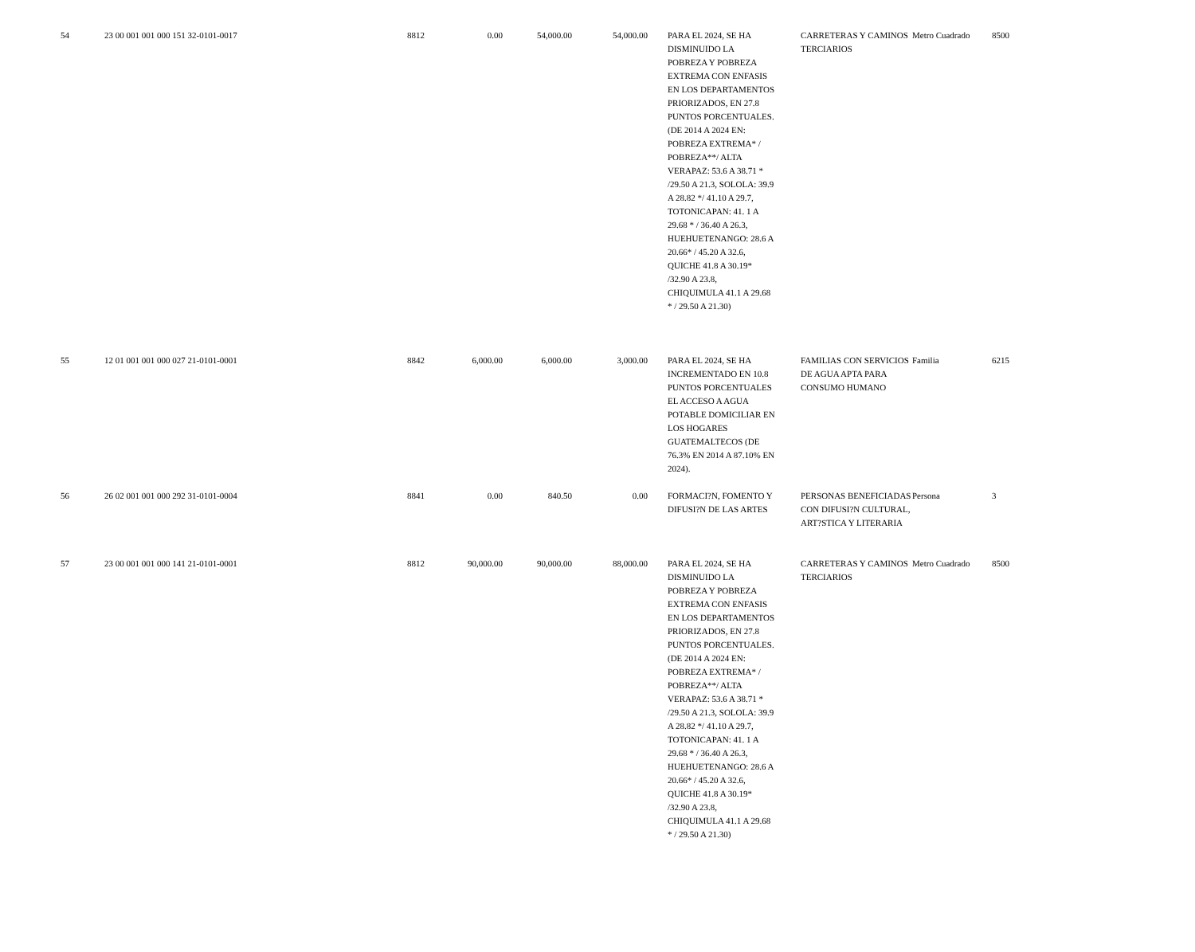| 54 | 23 00 001 001 000 151 32-0101-0017 | 8812 | 0.00 | 54,000.00 | 54,000.00 | | PARA EL 2024, SE HA DISMINUIDO LA POBREZA Y POBREZA EXTREMA CON ENFASIS EN LOS DEPARTAMENTOS PRIORIZADOS, EN 27.8 PUNTOS PORCENTUALES. (DE 2014 A 2024 EN: POBREZA EXTREMA* / POBREZA**/ ALTA VERAPAZ: 53.6 A 38.71 * /29.50 A 21.3, SOLOLA: 39.9 A 28.82 */ 41.10 A 29.7, TOTONICAPAN: 41. 1 A 29.68 * / 36.40 A 26.3, HUEHUETENANGO: 28.6 A 20.66* / 45.20 A 32.6, QUICHE 41.8 A 30.19* /32.90 A 23.8, CHIQUIMULA 41.1 A 29.68 * / 29.50 A 21.30) | | CARRETERAS Y CAMINOS TERCIARIOS | Metro Cuadrado | 8500 |
| 55 | 12 01 001 001 000 027 21-0101-0001 | 8842 | 6,000.00 | 6,000.00 | 3,000.00 | | PARA EL 2024, SE HA INCREMENTADO EN 10.8 PUNTOS PORCENTUALES EL ACCESO A AGUA POTABLE DOMICILIAR EN LOS HOGARES GUATEMALTECOS (DE 76.3% EN 2014 A 87.10% EN 2024). | | FAMILIAS CON SERVICIOS DE AGUA APTA PARA CONSUMO HUMANO | Familia | 6215 |
| 56 | 26 02 001 001 000 292 31-0101-0004 | 8841 | 0.00 | 840.50 | 0.00 | | FORMACI?N, FOMENTO Y DIFUSI?N DE LAS ARTES | | PERSONAS BENEFICIADAS CON DIFUSI?N CULTURAL, ART?STICA Y LITERARIA | Persona | 3 |
| 57 | 23 00 001 001 000 141 21-0101-0001 | 8812 | 90,000.00 | 90,000.00 | 88,000.00 | | PARA EL 2024, SE HA DISMINUIDO LA POBREZA Y POBREZA EXTREMA CON ENFASIS EN LOS DEPARTAMENTOS PRIORIZADOS, EN 27.8 PUNTOS PORCENTUALES. (DE 2014 A 2024 EN: POBREZA EXTREMA* / POBREZA**/ ALTA VERAPAZ: 53.6 A 38.71 * /29.50 A 21.3, SOLOLA: 39.9 A 28.82 */ 41.10 A 29.7, TOTONICAPAN: 41. 1 A 29.68 * / 36.40 A 26.3, HUEHUETENANGO: 28.6 A 20.66* / 45.20 A 32.6, QUICHE 41.8 A 30.19* /32.90 A 23.8, CHIQUIMULA 41.1 A 29.68 * / 29.50 A 21.30) | | CARRETERAS Y CAMINOS TERCIARIOS | Metro Cuadrado | 8500 |